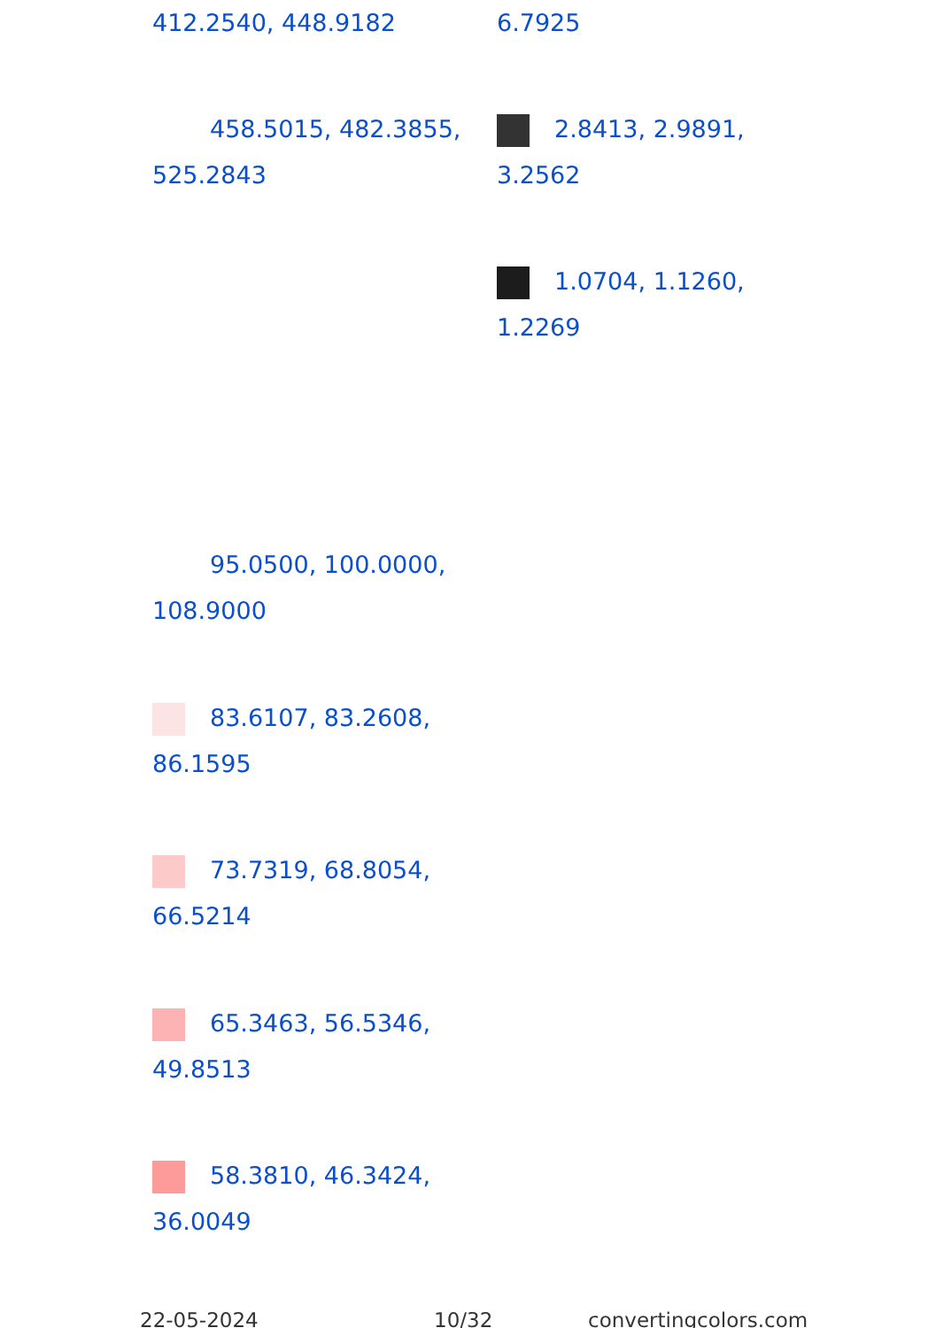412.2540, 448.9182
458.5015, 482.3855, 525.2843
95.0500, 100.0000, 108.9000
83.6107, 83.2608, 86.1595
73.7319, 68.8054, 66.5214
65.3463, 56.5346, 49.8513
58.3810, 46.3424, 36.0049
6.7925
2.8413, 2.9891, 3.2562
1.0704, 1.1260, 1.2269
22-05-2024 10/32 convertingcolors.com